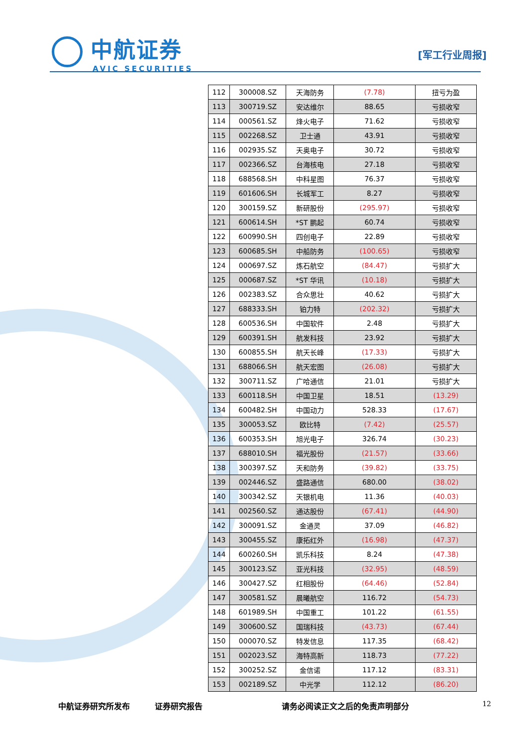中航证券
AVIC SECURITIES
[军工行业周报]
| 112 | 300008.SZ | 天海防务 | (7.78) | 扭亏为盈 |
| 113 | 300719.SZ | 安达维尔 | 88.65 | 亏损收窄 |
| 114 | 000561.SZ | 烽火电子 | 71.62 | 亏损收窄 |
| 115 | 002268.SZ | 卫士通 | 43.91 | 亏损收窄 |
| 116 | 002935.SZ | 天奥电子 | 30.72 | 亏损收窄 |
| 117 | 002366.SZ | 台海核电 | 27.18 | 亏损收窄 |
| 118 | 688568.SH | 中科星图 | 76.37 | 亏损收窄 |
| 119 | 601606.SH | 长城军工 | 8.27 | 亏损收窄 |
| 120 | 300159.SZ | 新研股份 | (295.97) | 亏损收窄 |
| 121 | 600614.SH | *ST 鹏起 | 60.74 | 亏损收窄 |
| 122 | 600990.SH | 四创电子 | 22.89 | 亏损收窄 |
| 123 | 600685.SH | 中船防务 | (100.65) | 亏损收窄 |
| 124 | 000697.SZ | 炼石航空 | (84.47) | 亏损扩大 |
| 125 | 000687.SZ | *ST 华讯 | (10.18) | 亏损扩大 |
| 126 | 002383.SZ | 合众思壮 | 40.62 | 亏损扩大 |
| 127 | 688333.SH | 铂力特 | (202.32) | 亏损扩大 |
| 128 | 600536.SH | 中国软件 | 2.48 | 亏损扩大 |
| 129 | 600391.SH | 航发科技 | 23.92 | 亏损扩大 |
| 130 | 600855.SH | 航天长峰 | (17.33) | 亏损扩大 |
| 131 | 688066.SH | 航天宏图 | (26.08) | 亏损扩大 |
| 132 | 300711.SZ | 广哈通信 | 21.01 | 亏损扩大 |
| 133 | 600118.SH | 中国卫星 | 18.51 | (13.29) |
| 134 | 600482.SH | 中国动力 | 528.33 | (17.67) |
| 135 | 300053.SZ | 欧比特 | (7.42) | (25.57) |
| 136 | 600353.SH | 旭光电子 | 326.74 | (30.23) |
| 137 | 688010.SH | 福光股份 | (21.57) | (33.66) |
| 138 | 300397.SZ | 天和防务 | (39.82) | (33.75) |
| 139 | 002446.SZ | 盛路通信 | 680.00 | (38.02) |
| 140 | 300342.SZ | 天银机电 | 11.36 | (40.03) |
| 141 | 002560.SZ | 通达股份 | (67.41) | (44.90) |
| 142 | 300091.SZ | 金通灵 | 37.09 | (46.82) |
| 143 | 300455.SZ | 康拓红外 | (16.98) | (47.37) |
| 144 | 600260.SH | 凯乐科技 | 8.24 | (47.38) |
| 145 | 300123.SZ | 亚光科技 | (32.95) | (48.59) |
| 146 | 300427.SZ | 红相股份 | (64.46) | (52.84) |
| 147 | 300581.SZ | 晨曦航空 | 116.72 | (54.73) |
| 148 | 601989.SH | 中国重工 | 101.22 | (61.55) |
| 149 | 300600.SZ | 国瑞科技 | (43.73) | (67.44) |
| 150 | 000070.SZ | 特发信息 | 117.35 | (68.42) |
| 151 | 002023.SZ | 海特高新 | 118.73 | (77.22) |
| 152 | 300252.SZ | 金信诺 | 117.12 | (83.31) |
| 153 | 002189.SZ | 中光学 | 112.12 | (86.20) |
中航证券研究所发布 证券研究报告 请务必阅读正文之后的免责声明部分 12